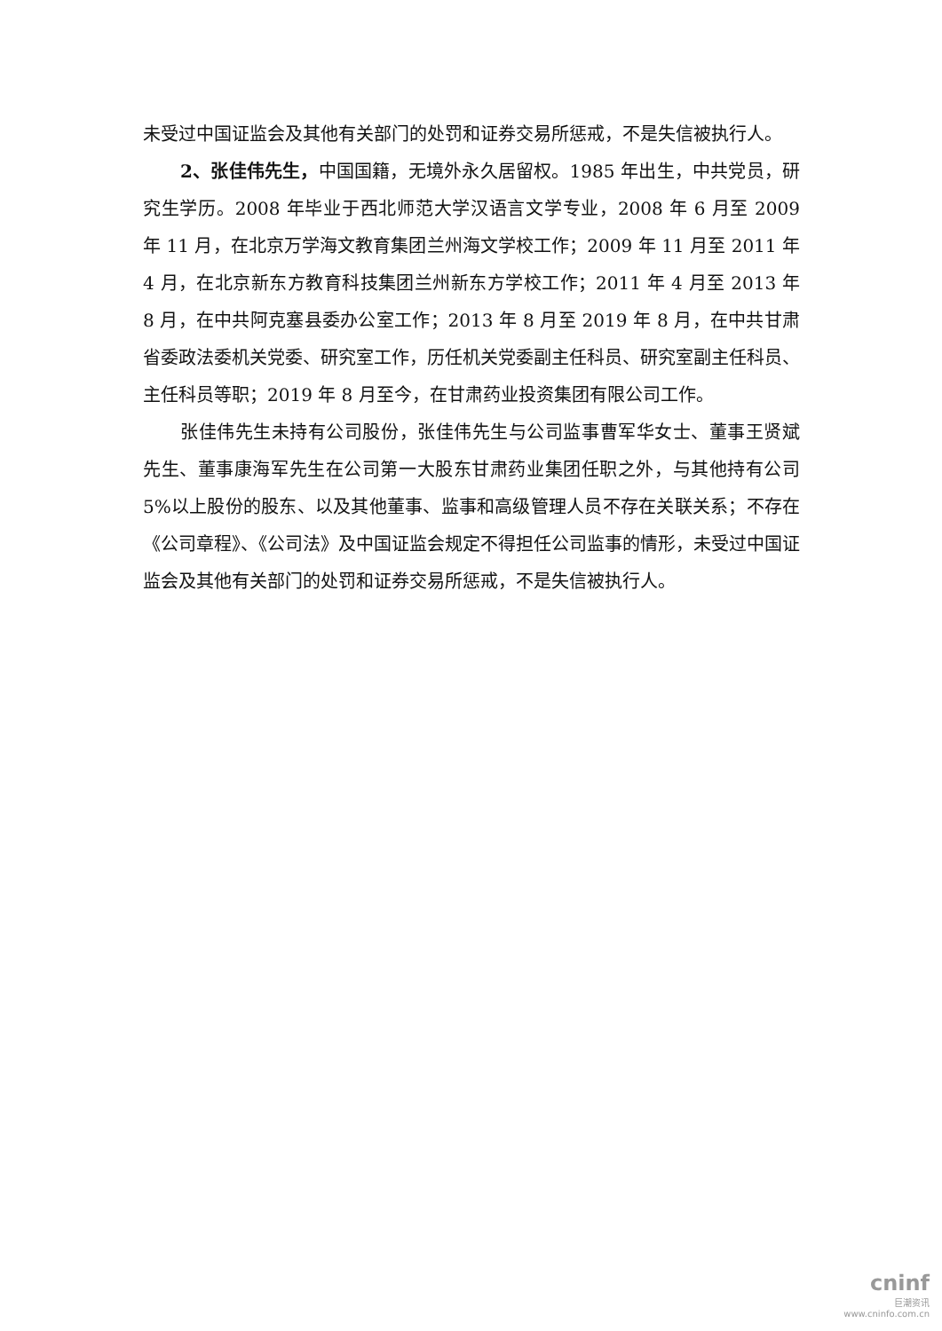未受过中国证监会及其他有关部门的处罚和证券交易所惩戒，不是失信被执行人。
2、张佳伟先生，中国国籍，无境外永久居留权。1985 年出生，中共党员，研究生学历。2008 年毕业于西北师范大学汉语言文学专业，2008 年 6 月至 2009 年 11 月，在北京万学海文教育集团兰州海文学校工作；2009 年 11 月至 2011 年 4 月，在北京新东方教育科技集团兰州新东方学校工作；2011 年 4 月至 2013 年 8 月，在中共阿克塞县委办公室工作；2013 年 8 月至 2019 年 8 月，在中共甘肃省委政法委机关党委、研究室工作，历任机关党委副主任科员、研究室副主任科员、主任科员等职；2019 年 8 月至今，在甘肃药业投资集团有限公司工作。
张佳伟先生未持有公司股份，张佳伟先生与公司监事曹军华女士、董事王贤斌先生、董事康海军先生在公司第一大股东甘肃药业集团任职之外，与其他持有公司 5%以上股份的股东、以及其他董事、监事和高级管理人员不存在关联关系；不存在《公司章程》、《公司法》及中国证监会规定不得担任公司监事的情形，未受过中国证监会及其他有关部门的处罚和证券交易所惩戒，不是失信被执行人。
cninf
巨潮资讯
www.cninfo.com.cn